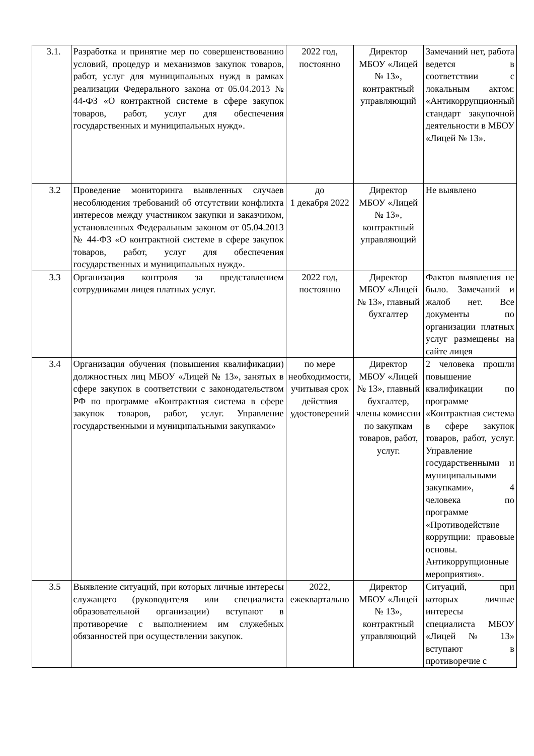| 3.1. | Разработка и принятие мер по совершенствованию условий, процедур и механизмов закупок товаров, работ, услуг для муниципальных нужд в рамках реализации Федерального закона от 05.04.2013 № 44-ФЗ «О контрактной системе в сфере закупок товаров, работ, услуг для обеспечения государственных и муниципальных нужд». | 2022 год, постоянно | Директор МБОУ «Лицей № 13», контрактный управляющий | Замечаний нет, работа ведется в соответствии с локальным актом: «Антикоррупционный стандарт закупочной деятельности в МБОУ «Лицей № 13». |
| 3.2 | Проведение мониторинга выявленных случаев несоблюдения требований об отсутствии конфликта интересов между участником закупки и заказчиком, установленных Федеральным законом от 05.04.2013 № 44-ФЗ «О контрактной системе в сфере закупок товаров, работ, услуг для обеспечения государственных и муниципальных нужд». | до 1 декабря 2022 | Директор МБОУ «Лицей № 13», контрактный управляющий | Не выявлено |
| 3.3 | Организация контроля за представлением сотрудниками лицея платных услуг. | 2022 год, постоянно | Директор МБОУ «Лицей № 13», главный бухгалтер | Фактов выявления не было. Замечаний и жалоб нет. Все документы по организации платных услуг размещены на сайте лицея |
| 3.4 | Организация обучения (повышения квалификации) должностных лиц МБОУ «Лицей № 13», занятых в сфере закупок в соответствии с законодательством РФ по программе «Контрактная система в сфере закупок товаров, работ, услуг. Управление государственными и муниципальными закупками» | по мере необходимости, учитывая срок действия удостоверений | Директор МБОУ «Лицей № 13», главный бухгалтер, члены комиссии по закупкам товаров, работ, услуг. | 2 человека прошли повышение квалификации по программе «Контрактная система в сфере закупок товаров, работ, услуг. Управление государственными и муниципальными закупками», 4 человека по программе «Противодействие коррупции: правовые основы. Антикоррупционные мероприятия». |
| 3.5 | Выявление ситуаций, при которых личные интересы служащего (руководителя или специалиста образовательной организации) вступают в противоречие с выполнением им служебных обязанностей при осуществлении закупок. | 2022, ежеквартально | Директор МБОУ «Лицей № 13», контрактный управляющий | Ситуаций, при которых личные интересы специалиста МБОУ «Лицей № 13» вступают в противоречие с |